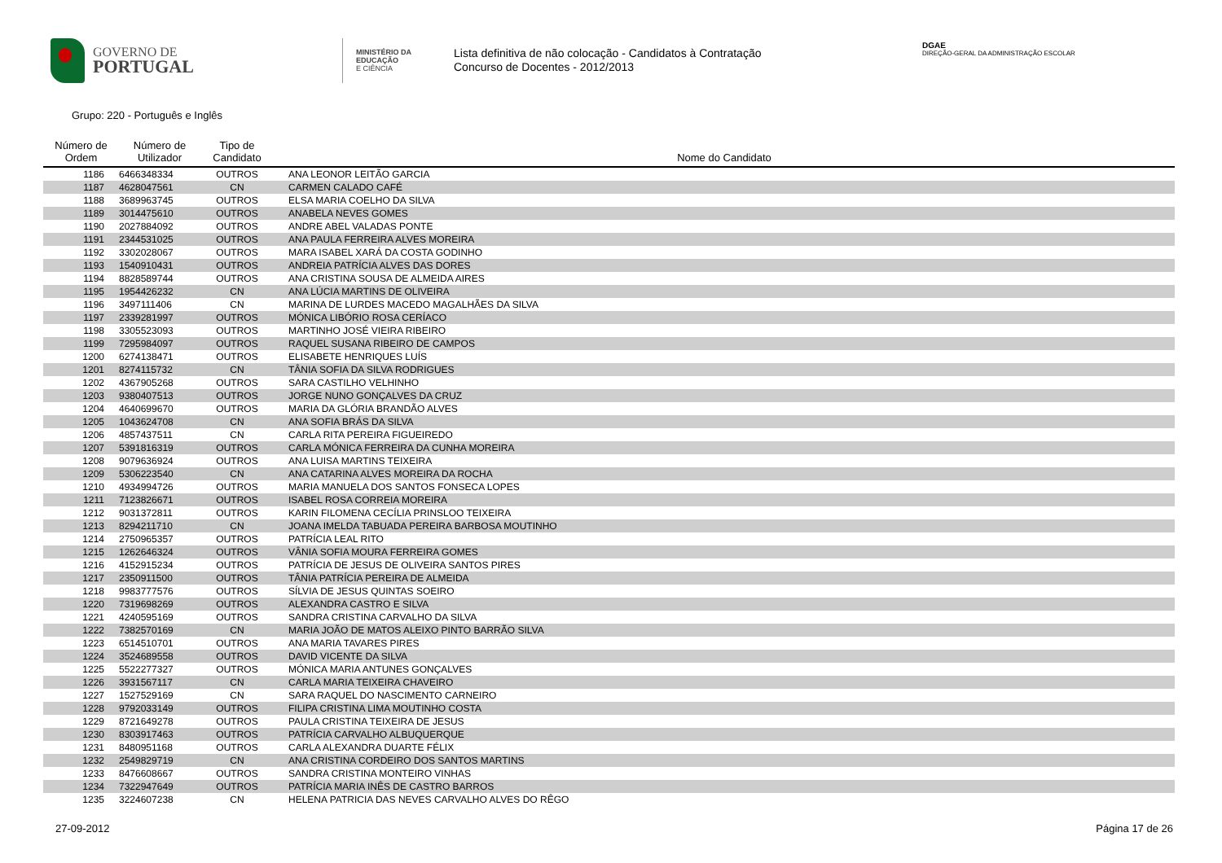GOVERNO DE
PORTUGAL
MINISTÉRIO DA EDUCAÇÃO
E CIÊNCIA
Lista definitiva de não colocação - Candidatos à Contratação
Concurso de Docentes - 2012/2013
DGAE
DIREÇÃO-GERAL DA ADMINISTRAÇÃO ESCOLAR
Grupo: 220 - Português e Inglês
| Número de Ordem | Número de Utilizador | Tipo de Candidato | Nome do Candidato |
| --- | --- | --- | --- |
| 1186 | 6466348334 | OUTROS | ANA LEONOR LEITÃO GARCIA |
| 1187 | 4628047561 | CN | CARMEN CALADO CAFÉ |
| 1188 | 3689963745 | OUTROS | ELSA MARIA COELHO DA SILVA |
| 1189 | 3014475610 | OUTROS | ANABELA NEVES GOMES |
| 1190 | 2027884092 | OUTROS | ANDRE ABEL VALADAS PONTE |
| 1191 | 2344531025 | OUTROS | ANA PAULA FERREIRA ALVES MOREIRA |
| 1192 | 3302028067 | OUTROS | MARA ISABEL XARÁ DA COSTA GODINHO |
| 1193 | 1540910431 | OUTROS | ANDREIA PATRÍCIA ALVES DAS DORES |
| 1194 | 8828589744 | OUTROS | ANA CRISTINA SOUSA DE ALMEIDA AIRES |
| 1195 | 1954426232 | CN | ANA LÚCIA MARTINS DE OLIVEIRA |
| 1196 | 3497111406 | CN | MARINA DE LURDES MACEDO MAGALHÃES DA SILVA |
| 1197 | 2339281997 | OUTROS | MÓNICA LIBÓRIO ROSA CERÍACO |
| 1198 | 3305523093 | OUTROS | MARTINHO JOSÉ VIEIRA RIBEIRO |
| 1199 | 7295984097 | OUTROS | RAQUEL SUSANA RIBEIRO DE CAMPOS |
| 1200 | 6274138471 | OUTROS | ELISABETE HENRIQUES LUÍS |
| 1201 | 8274115732 | CN | TÂNIA SOFIA DA SILVA RODRIGUES |
| 1202 | 4367905268 | OUTROS | SARA CASTILHO VELHINHO |
| 1203 | 9380407513 | OUTROS | JORGE NUNO GONÇALVES DA CRUZ |
| 1204 | 4640699670 | OUTROS | MARIA DA GLÓRIA BRANDÃO ALVES |
| 1205 | 1043624708 | CN | ANA SOFIA BRÁS DA SILVA |
| 1206 | 4857437511 | CN | CARLA RITA PEREIRA FIGUEIREDO |
| 1207 | 5391816319 | OUTROS | CARLA MÓNICA FERREIRA DA CUNHA MOREIRA |
| 1208 | 9079636924 | OUTROS | ANA LUISA MARTINS TEIXEIRA |
| 1209 | 5306223540 | CN | ANA CATARINA ALVES MOREIRA DA ROCHA |
| 1210 | 4934994726 | OUTROS | MARIA MANUELA DOS SANTOS FONSECA LOPES |
| 1211 | 7123826671 | OUTROS | ISABEL ROSA CORREIA MOREIRA |
| 1212 | 9031372811 | OUTROS | KARIN FILOMENA CECÍLIA PRINSLOO TEIXEIRA |
| 1213 | 8294211710 | CN | JOANA IMELDA TABUADA PEREIRA BARBOSA MOUTINHO |
| 1214 | 2750965357 | OUTROS | PATRÍCIA LEAL RITO |
| 1215 | 1262646324 | OUTROS | VÂNIA SOFIA MOURA FERREIRA GOMES |
| 1216 | 4152915234 | OUTROS | PATRÍCIA DE JESUS DE OLIVEIRA SANTOS PIRES |
| 1217 | 2350911500 | OUTROS | TÂNIA PATRÍCIA PEREIRA DE ALMEIDA |
| 1218 | 9983777576 | OUTROS | SÍLVIA DE JESUS QUINTAS SOEIRO |
| 1220 | 7319698269 | OUTROS | ALEXANDRA CASTRO E SILVA |
| 1221 | 4240595169 | OUTROS | SANDRA CRISTINA CARVALHO DA SILVA |
| 1222 | 7382570169 | CN | MARIA JOÃO DE MATOS ALEIXO PINTO BARRÃO SILVA |
| 1223 | 6514510701 | OUTROS | ANA MARIA TAVARES PIRES |
| 1224 | 3524689558 | OUTROS | DAVID VICENTE DA SILVA |
| 1225 | 5522277327 | OUTROS | MÓNICA MARIA ANTUNES GONÇALVES |
| 1226 | 3931567117 | CN | CARLA MARIA TEIXEIRA CHAVEIRO |
| 1227 | 1527529169 | CN | SARA RAQUEL DO NASCIMENTO CARNEIRO |
| 1228 | 9792033149 | OUTROS | FILIPA CRISTINA LIMA MOUTINHO COSTA |
| 1229 | 8721649278 | OUTROS | PAULA CRISTINA TEIXEIRA DE JESUS |
| 1230 | 8303917463 | OUTROS | PATRÍCIA CARVALHO ALBUQUERQUE |
| 1231 | 8480951168 | OUTROS | CARLA ALEXANDRA DUARTE FÉLIX |
| 1232 | 2549829719 | CN | ANA CRISTINA CORDEIRO DOS SANTOS MARTINS |
| 1233 | 8476608667 | OUTROS | SANDRA CRISTINA MONTEIRO VINHAS |
| 1234 | 7322947649 | OUTROS | PATRÍCIA MARIA INÊS DE CASTRO BARROS |
| 1235 | 3224607238 | CN | HELENA PATRICIA DAS NEVES CARVALHO ALVES DO RÊGO |
27-09-2012 Página 17 de 26